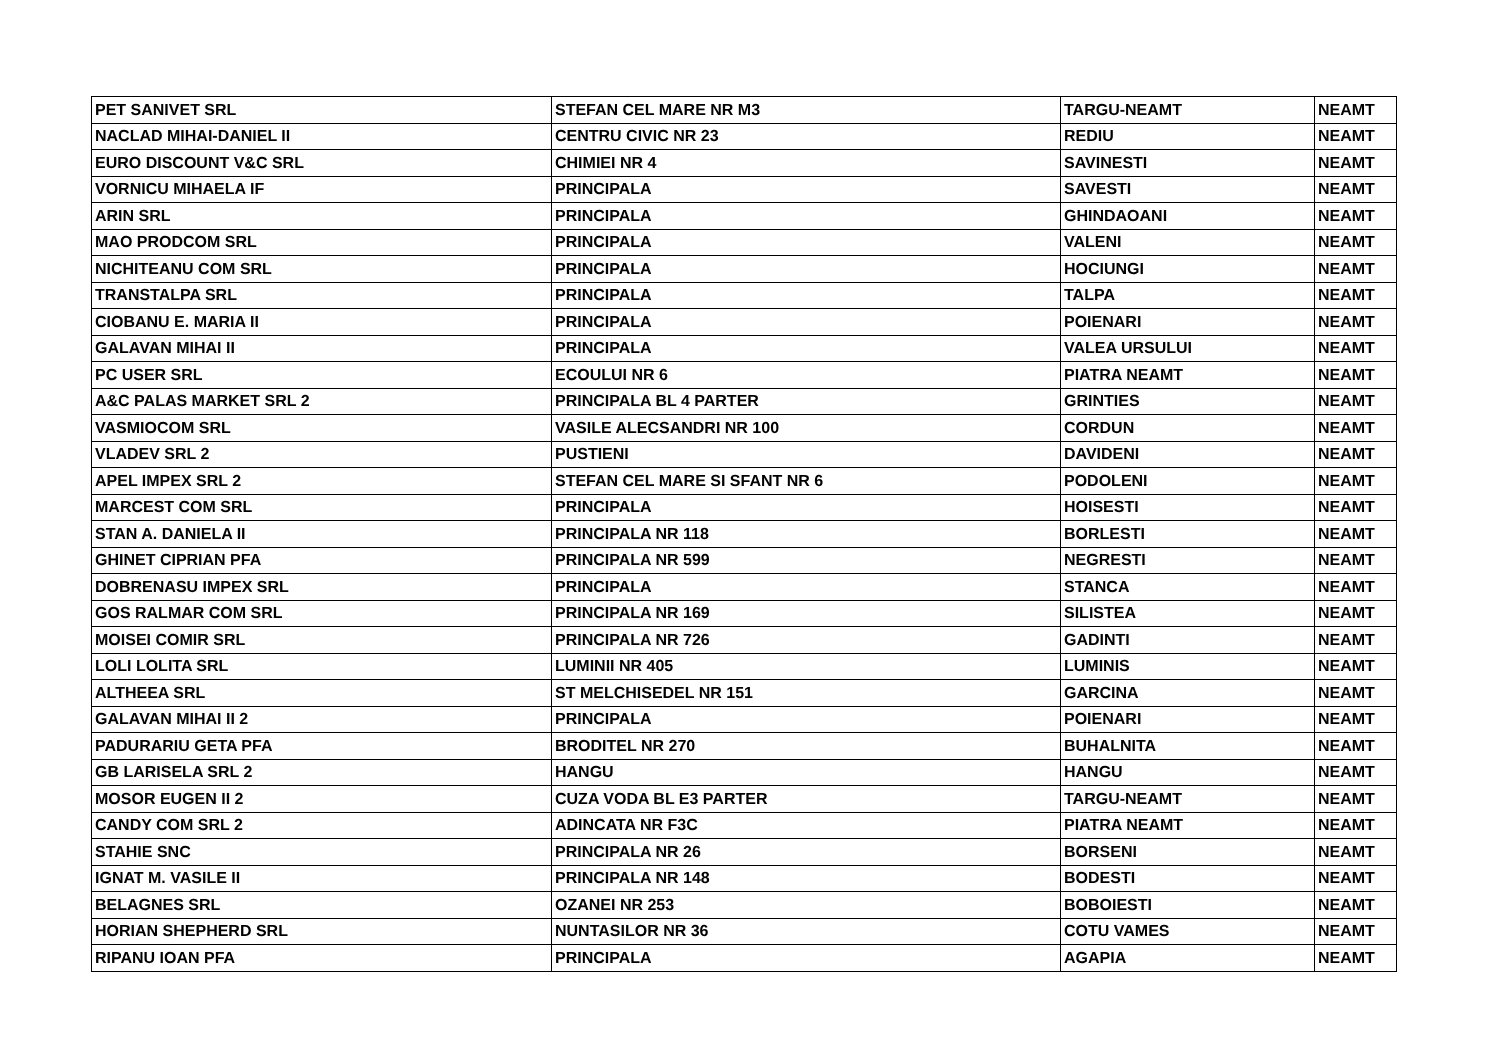| PET SANIVET SRL | STEFAN CEL MARE NR M3 | TARGU-NEAMT | NEAMT |
| NACLAD MIHAI-DANIEL II | CENTRU CIVIC NR 23 | REDIU | NEAMT |
| EURO DISCOUNT V&C SRL | CHIMIEI NR 4 | SAVINESTI | NEAMT |
| VORNICU MIHAELA IF | PRINCIPALA | SAVESTI | NEAMT |
| ARIN SRL | PRINCIPALA | GHINDAOANI | NEAMT |
| MAO PRODCOM SRL | PRINCIPALA | VALENI | NEAMT |
| NICHITEANU COM SRL | PRINCIPALA | HOCIUNGI | NEAMT |
| TRANSTALPA SRL | PRINCIPALA | TALPA | NEAMT |
| CIOBANU E. MARIA II | PRINCIPALA | POIENARI | NEAMT |
| GALAVAN MIHAI II | PRINCIPALA | VALEA URSULUI | NEAMT |
| PC USER SRL | ECOULUI NR 6 | PIATRA NEAMT | NEAMT |
| A&C PALAS MARKET SRL 2 | PRINCIPALA BL 4 PARTER | GRINTIES | NEAMT |
| VASMIOCOM SRL | VASILE ALECSANDRI NR 100 | CORDUN | NEAMT |
| VLADEV SRL 2 | PUSTIENI | DAVIDENI | NEAMT |
| APEL IMPEX SRL 2 | STEFAN CEL MARE SI SFANT NR 6 | PODOLENI | NEAMT |
| MARCEST COM SRL | PRINCIPALA | HOISESTI | NEAMT |
| STAN A. DANIELA II | PRINCIPALA NR 118 | BORLESTI | NEAMT |
| GHINET CIPRIAN PFA | PRINCIPALA NR 599 | NEGRESTI | NEAMT |
| DOBRENASU IMPEX SRL | PRINCIPALA | STANCA | NEAMT |
| GOS RALMAR COM SRL | PRINCIPALA NR 169 | SILISTEA | NEAMT |
| MOISEI COMIR SRL | PRINCIPALA NR 726 | GADINTI | NEAMT |
| LOLI LOLITA SRL | LUMINII NR 405 | LUMINIS | NEAMT |
| ALTHEEA SRL | ST MELCHISEDEL NR 151 | GARCINA | NEAMT |
| GALAVAN MIHAI II 2 | PRINCIPALA | POIENARI | NEAMT |
| PADURARIU GETA PFA | BRODITEL NR 270 | BUHALNITA | NEAMT |
| GB LARISELA SRL 2 | HANGU | HANGU | NEAMT |
| MOSOR EUGEN II 2 | CUZA VODA BL E3 PARTER | TARGU-NEAMT | NEAMT |
| CANDY COM SRL 2 | ADINCATA NR F3C | PIATRA NEAMT | NEAMT |
| STAHIE SNC | PRINCIPALA NR 26 | BORSENI | NEAMT |
| IGNAT M. VASILE II | PRINCIPALA NR 148 | BODESTI | NEAMT |
| BELAGNES SRL | OZANEI NR 253 | BOBOIESTI | NEAMT |
| HORIAN SHEPHERD SRL | NUNTASILOR NR 36 | COTU VAMES | NEAMT |
| RIPANU IOAN PFA | PRINCIPALA | AGAPIA | NEAMT |